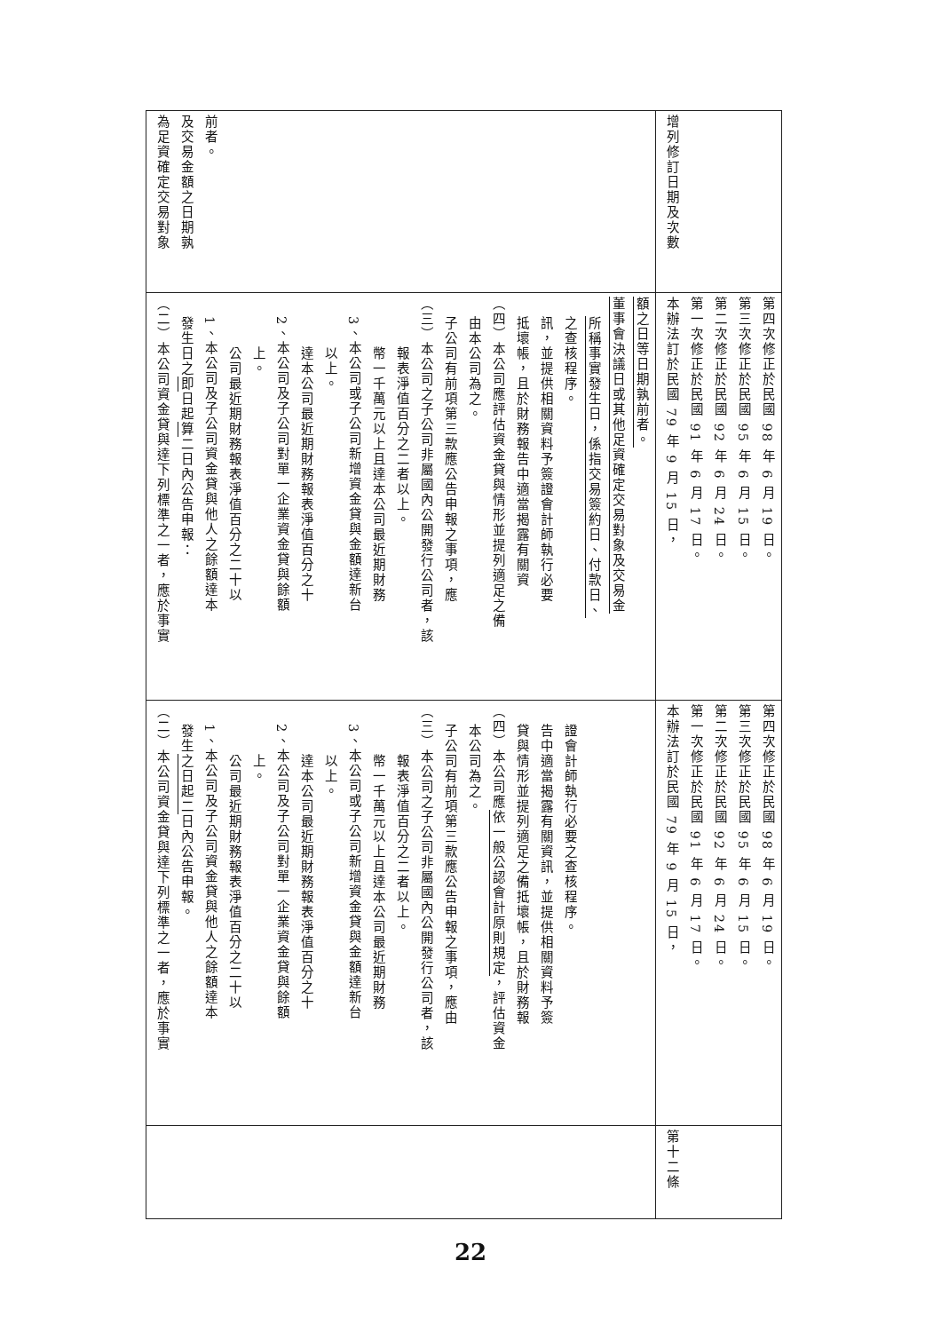| | （二）本公司資金貸與達下列標準之一者，應於事實 發生 之日起二 日內公告申報。 1、本公司及子公司資金貸與他人之餘額達本 公司最近期財務報表淨值百分之二十以 上。 2、本公司及子公司對單一企業資金貸與餘額 達本公司最近期財務報表淨值百分之十 以上。 3、本公司或子公司新增資金貸與金額達新台 幣一千萬元以上且達本公司最近期財務 報表淨值百分之二者以上。 （三）本公司之子公司非屬國內公開發行公司者，該 子公司有前項第三款應公告申報之事項，應由 本公司為之。 （四）本公司應 依一般公認會計原則規定 ，評估資金 貸與情形並提列適足之備抵壞帳，且於財務報 告中適當揭露有關資訊，並提供相關資料予簽 證會計師執行必要之查核程序。 | （二）本公司資金貸與達下列標準之一者，應於事實 發生日之 即 日起 算 二日內公告申報： 1、本公司及子公司資金貸與他人之餘額達本 公司最近期財務報表淨值百分之二十以 上。 2、本公司及子公司對單一企業資金貸與餘額 達本公司最近期財務報表淨值百分之十 以上。 3、本公司或子公司新增資金貸與金額達新台 幣一千萬元以上且達本公司最近期財務 報表淨值百分之二者以上。 （三）本公司之子公司非屬國內公開發行公司者，該 子公司有前項第三款應公告申報之事項，應 由本公司為之。 （四）本公司應評估資金貸與情形並提列適足之備 抵壞帳，且於財務報告中適當揭露有關資 訊，並提供相關資料予簽證會計師執行必要 之查核程序。 所稱事實發生日，係指交易簽約日、付款日、 董事會決議日或其他足資確定交易對象及交易金 額之日等日期孰前者。 | 為足資確定交易對象 及交易金額之日期孰 前者。 |
| 第十二條 | 本辦法訂於民國 79 年 9 月 15 日， 第一次修正於民國 91 年 6 月 17 日。 第二次修正於民國 92 年 6 月 24 日。 第三次修正於民國 95 年 6 月 15 日。 第四次修正於民國 98 年 6 月 19 日。 | 本辦法訂於民國 79 年 9 月 15 日， 第一次修正於民國 91 年 6 月 17 日。 第二次修正於民國 92 年 6 月 24 日。 第三次修正於民國 95 年 6 月 15 日。 第四次修正於民國 98 年 6 月 19 日。 | 增列修訂日期及次數 |
22